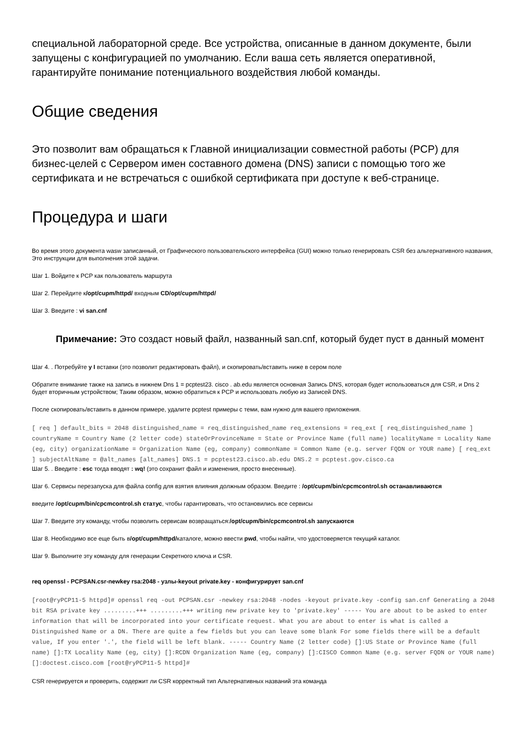специальной лабораторной среде. Все устройства, описанные в данном документе, были запущены с конфигурацией по умолчанию. Если ваша сеть является оперативной, гарантируйте понимание потенциального воздействия любой команды.
Общие сведения
Это позволит вам обращаться к Главной инициализации совместной работы (PCP) для бизнес-целей с Сервером имен составного домена (DNS) записи с помощью того же сертификата и не встречаться с ошибкой сертификата при доступе к веб-странице.
Процедура и шаги
Во время этого документа wasw записанный, от Графического пользовательского интерфейса (GUI) можно только генерировать CSR без альтернативного названия, Это инструкции для выполнения этой задачи.
Шаг 1. Войдите к PCP как пользователь маршрута
Шаг 2. Перейдите к/opt/cupm/httpd/ входным CD/opt/cupm/httpd/
Шаг 3. Введите : vi san.cnf
Примечание: Это создаст новый файл, названный san.cnf, который будет пуст в данный момент
Шаг 4. . Потребуйте y I вставки (это позволит редактировать файл), и скопировать/вставить ниже в сером поле
Обратите внимание также на запись в нижнем Dns 1 = pcptest23. cisco . ab.edu является основная Запись DNS, которая будет использоваться для CSR, и Dns 2 будет вторичным устройством; Таким образом, можно обратиться к PCP и использовать любую из Записей DNS.
После скопировать/вставить в данном примере, удалите pcptest примеры с теми, вам нужно для вашего приложения.
[ req ] default_bits = 2048 distinguished_name = req_distinguished_name req_extensions = req_ext [ req_distinguished_name ] countryName = Country Name (2 letter code) stateOrProvinceName = State or Province Name (full name) localityName = Locality Name (eg, city) organizationName = Organization Name (eg, company) commonName = Common Name (e.g. server FQDN or YOUR name) [ req_ext ] subjectAltName = @alt_names [alt_names] DNS.1 = pcptest23.cisco.ab.edu DNS.2 = pcptest.gov.cisco.ca
Шаг 5. . Введите : esc тогда вводят : wq! (это сохранит файл и изменения, просто внесенные).
Шаг 6. Сервисы перезапуска для файла config для взятия влияния должным образом. Введите : /opt/cupm/bin/cpcmcontrol.sh останавливаются
введите /opt/cupm/bin/cpcmcontrol.sh статус, чтобы гарантировать, что остановились все сервисы
Шаг 7. Введите эту команду, чтобы позволить сервисам возвращаться:/opt/cupm/bin/cpcmcontrol.sh запускаются
Шаг 8. Необходимо все еще быть в/opt/cupm/httpd/каталоге, можно ввести pwd, чтобы найти, что удостоверяется текущий каталог.
Шаг 9. Выполните эту команду для генерации Секретного ключа и CSR.
req openssl - PCPSAN.csr-newkey rsa:2048 - узлы-keyout private.key - конфигурирует san.cnf
[root@ryPCP11-5 httpd]# openssl req -out PCPSAN.csr -newkey rsa:2048 -nodes -keyout private.key -config san.cnf Generating a 2048 bit RSA private key .........+++ .........+++ writing new private key to 'private.key' ----- You are about to be asked to enter information that will be incorporated into your certificate request. What you are about to enter is what is called a Distinguished Name or a DN. There are quite a few fields but you can leave some blank For some fields there will be a default value, If you enter '.', the field will be left blank. ----- Country Name (2 letter code) []:US State or Province Name (full name) []:TX Locality Name (eg, city) []:RCDN Organization Name (eg, company) []:CISCO Common Name (e.g. server FQDN or YOUR name) []:doctest.cisco.com [root@ryPCP11-5 httpd]#
CSR генерируется и проверить, содержит ли CSR корректный тип Альтернативных названий эта команда